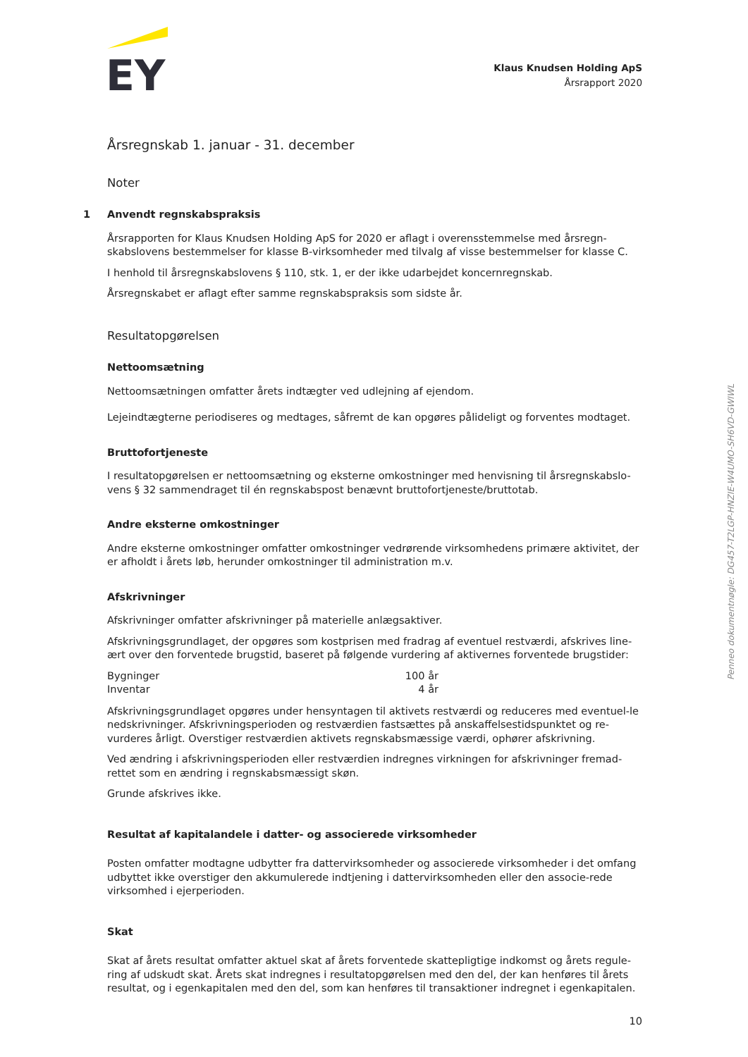EY
Klaus Knudsen Holding ApS
Årsrapport 2020
Årsregnskab 1. januar - 31. december
Noter
1 Anvendt regnskabspraksis
Årsrapporten for Klaus Knudsen Holding ApS for 2020 er aflagt i overensstemmelse med årsregn-skabslovens bestemmelser for klasse B-virksomheder med tilvalg af visse bestemmelser for klasse C.
I henhold til årsregnskabslovens § 110, stk. 1, er der ikke udarbejdet koncernregnskab.
Årsregnskabet er aflagt efter samme regnskabspraksis som sidste år.
Resultatopgørelsen
Nettoomsætning
Nettoomsætningen omfatter årets indtægter ved udlejning af ejendom.
Lejeindtægterne periodiseres og medtages, såfremt de kan opgøres pålideligt og forventes modtaget.
Bruttofortjeneste
I resultatopgørelsen er nettoomsætning og eksterne omkostninger med henvisning til årsregnskabslo-vens § 32 sammendraget til én regnskabspost benævnt bruttofortjeneste/bruttotab.
Andre eksterne omkostninger
Andre eksterne omkostninger omfatter omkostninger vedrørende virksomhedens primære aktivitet, der er afholdt i årets løb, herunder omkostninger til administration m.v.
Afskrivninger
Afskrivninger omfatter afskrivninger på materielle anlægsaktiver.
Afskrivningsgrundlaget, der opgøres som kostprisen med fradrag af eventuel restværdi, afskrives line-ært over den forventede brugstid, baseret på følgende vurdering af aktivernes forventede brugstider:
| Bygninger | 100 år |
| Inventar | 4 år |
Afskrivningsgrundlaget opgøres under hensyntagen til aktivets restværdi og reduceres med eventuel-le nedskrivninger. Afskrivningsperioden og restværdien fastsættes på anskaffelsestidspunktet og re-vurderes årligt. Overstiger restværdien aktivets regnskabsmæssige værdi, ophører afskrivning.
Ved ændring i afskrivningsperioden eller restværdien indregnes virkningen for afskrivninger fremad-rettet som en ændring i regnskabsmæssigt skøn.
Grunde afskrives ikke.
Resultat af kapitalandele i datter- og associerede virksomheder
Posten omfatter modtagne udbytter fra dattervirksomheder og associerede virksomheder i det omfang udbyttet ikke overstiger den akkumulerede indtjening i dattervirksomheden eller den associe-rede virksomhed i ejerperioden.
Skat
Skat af årets resultat omfatter aktuel skat af årets forventede skattepligtige indkomst og årets regule-ring af udskudt skat. Årets skat indregnes i resultatopgørelsen med den del, der kan henføres til årets resultat, og i egenkapitalen med den del, som kan henføres til transaktioner indregnet i egenkapitalen.
Penneo dokumentnøgle: DG457-T2LGP-HNZIE-W4UMO-SH6VD-GWIWL
10